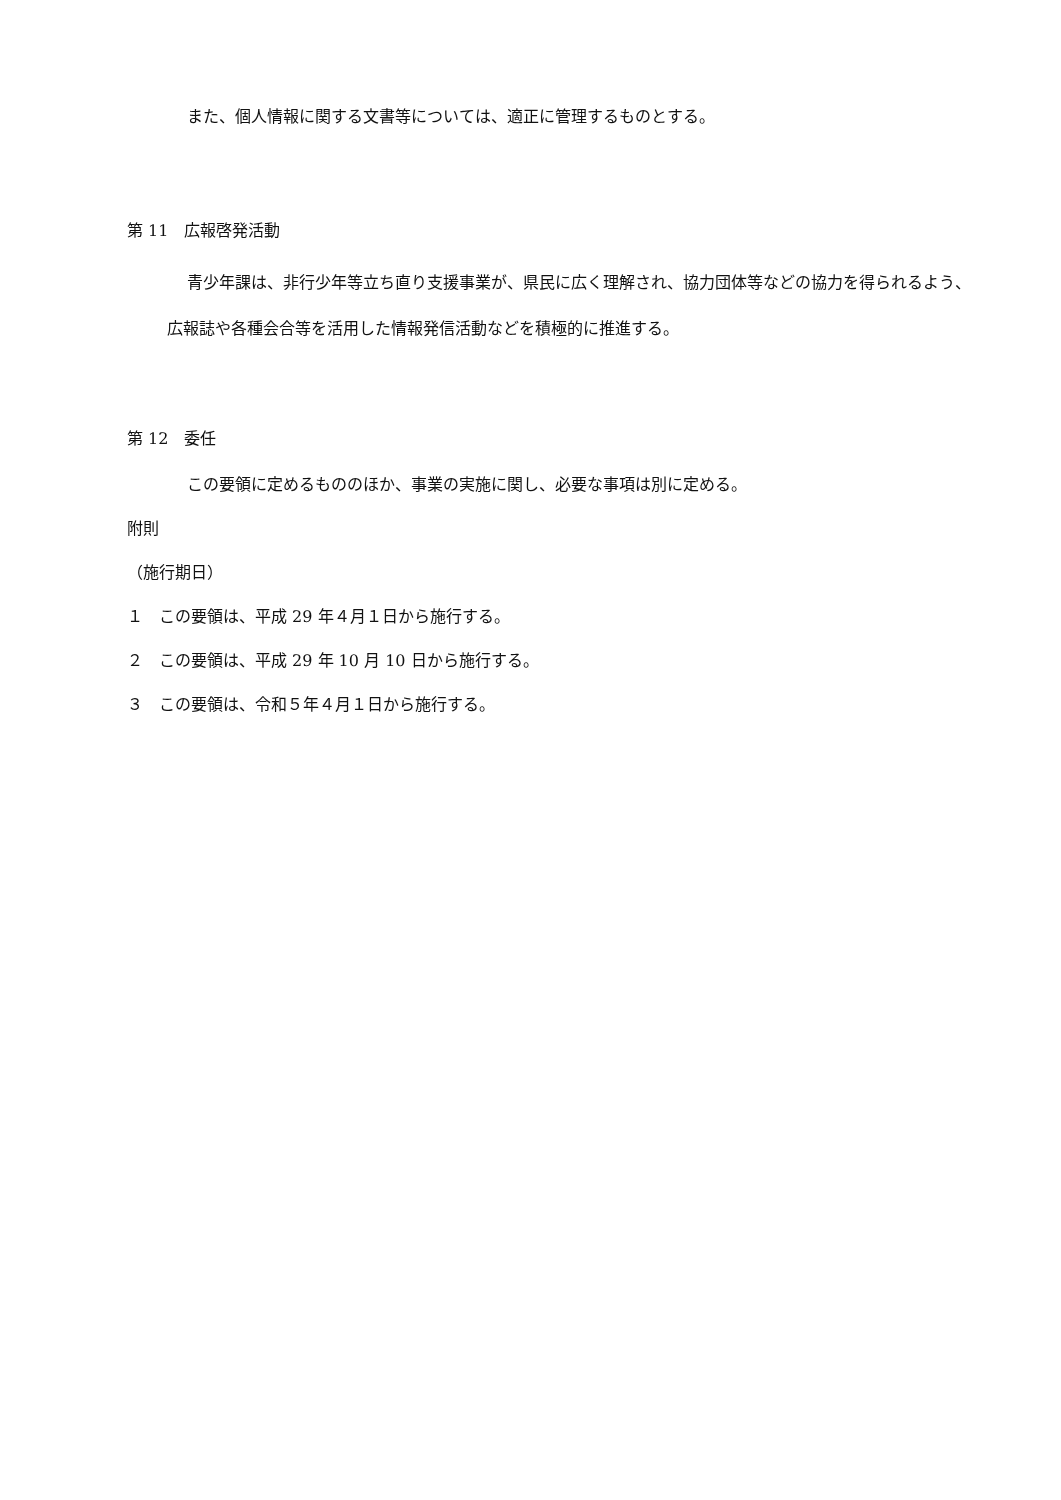また、個人情報に関する文書等については、適正に管理するものとする。
第 11　広報啓発活動
青少年課は、非行少年等立ち直り支援事業が、県民に広く理解され、協力団体等などの協力を得られるよう、広報誌や各種会合等を活用した情報発信活動などを積極的に推進する。
第 12　委任
この要領に定めるもののほか、事業の実施に関し、必要な事項は別に定める。
附則
（施行期日）
１　この要領は、平成 29 年４月１日から施行する。
２　この要領は、平成 29 年 10 月 10 日から施行する。
３　この要領は、令和５年４月１日から施行する。